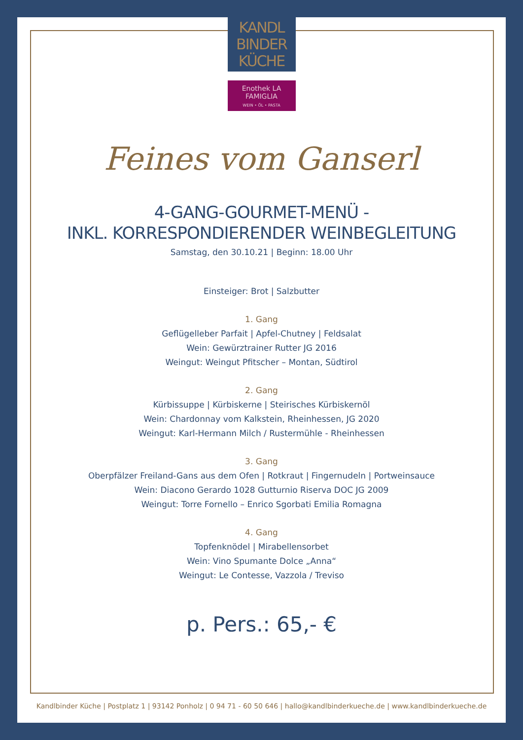KANDL
BINDER
KÜCHE
Enothek LA
FAMIGLIA
WEIN • ÖL • PASTA
Feines vom Ganserl
4-GANG-GOURMET-MENÜ -
INKL. KORRESPONDIERENDER WEINBEGLEITUNG
Samstag, den 30.10.21 | Beginn: 18.00 Uhr
Einsteiger: Brot | Salzbutter
1. Gang
Geflügelleber Parfait | Apfel-Chutney | Feldsalat
Wein: Gewürztrainer Rutter JG 2016
Weingut: Weingut Pfitscher – Montan, Südtirol
2. Gang
Kürbissuppe | Kürbiskerne | Steirisches Kürbiskernöl
Wein: Chardonnay vom Kalkstein, Rheinhessen, JG 2020
Weingut: Karl-Hermann Milch / Rustermühle - Rheinhessen
3. Gang
Oberpfälzer Freiland-Gans aus dem Ofen | Rotkraut | Fingernudeln | Portweinsauce
Wein: Diacono Gerardo 1028 Gutturnio Riserva DOC JG 2009
Weingut: Torre Fornello – Enrico Sgorbati Emilia Romagna
4. Gang
Topfenknödel | Mirabellensorbet
Wein: Vino Spumante Dolce „Anna“
Weingut: Le Contesse, Vazzola / Treviso
p. Pers.: 65,- €
Kandlbinder Küche | Postplatz 1 | 93142 Ponholz | 0 94 71 - 60 50 646 | hallo@kandlbinderkueche.de | www.kandlbinderkueche.de